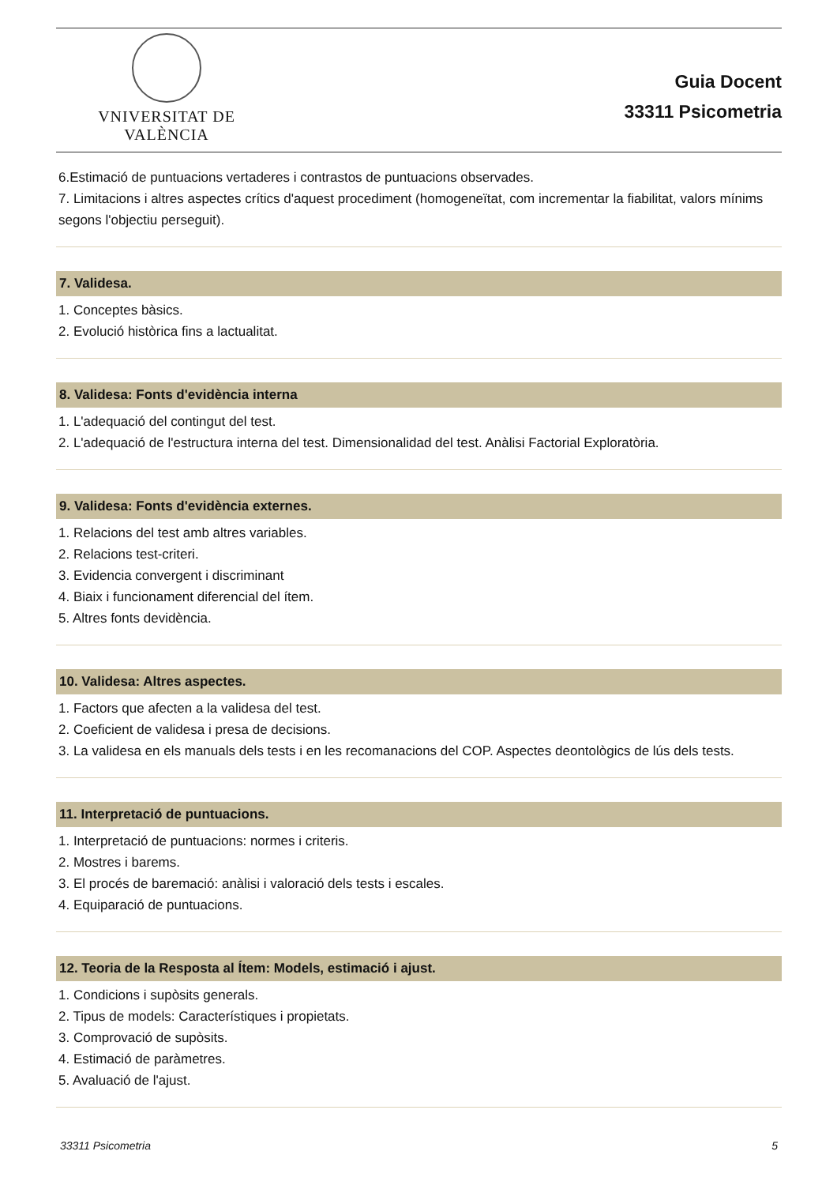VNIVERSITAT DE VALÈNCIA
Guia Docent
33311 Psicometria
6.Estimació de puntuacions vertaderes i contrastos de puntuacions observades.
7. Limitacions i altres aspectes crítics d'aquest procediment (homogeneïtat, com incrementar la fiabilitat, valors mínims segons l'objectiu perseguit).
7. Validesa.
1. Conceptes bàsics.
2. Evolució històrica fins a lactualitat.
8. Validesa: Fonts d'evidència interna
1. L'adequació del contingut del test.
2. L'adequació de l'estructura interna del test. Dimensionalidad del test. Anàlisi Factorial Exploratòria.
9. Validesa: Fonts d'evidència externes.
1. Relacions del test amb altres variables.
2. Relacions test-criteri.
3. Evidencia convergent i discriminant
4. Biaix i funcionament diferencial del ítem.
5. Altres fonts devidència.
10. Validesa: Altres aspectes.
1. Factors que afecten a la validesa del test.
2. Coeficient de validesa i presa de decisions.
3. La validesa en els manuals dels tests i en les recomanacions del COP. Aspectes deontològics de lús dels tests.
11. Interpretació de puntuacions.
1. Interpretació de puntuacions: normes i criteris.
2. Mostres i barems.
3. El procés de baremació: anàlisi i valoració dels tests i escales.
4. Equiparació de puntuacions.
12. Teoria de la Resposta al Ítem: Models, estimació i ajust.
1. Condicions i supòsits generals.
2. Tipus de models: Característiques i propietats.
3. Comprovació de supòsits.
4. Estimació de paràmetres.
5. Avaluació de l'ajust.
33311 Psicometria 5